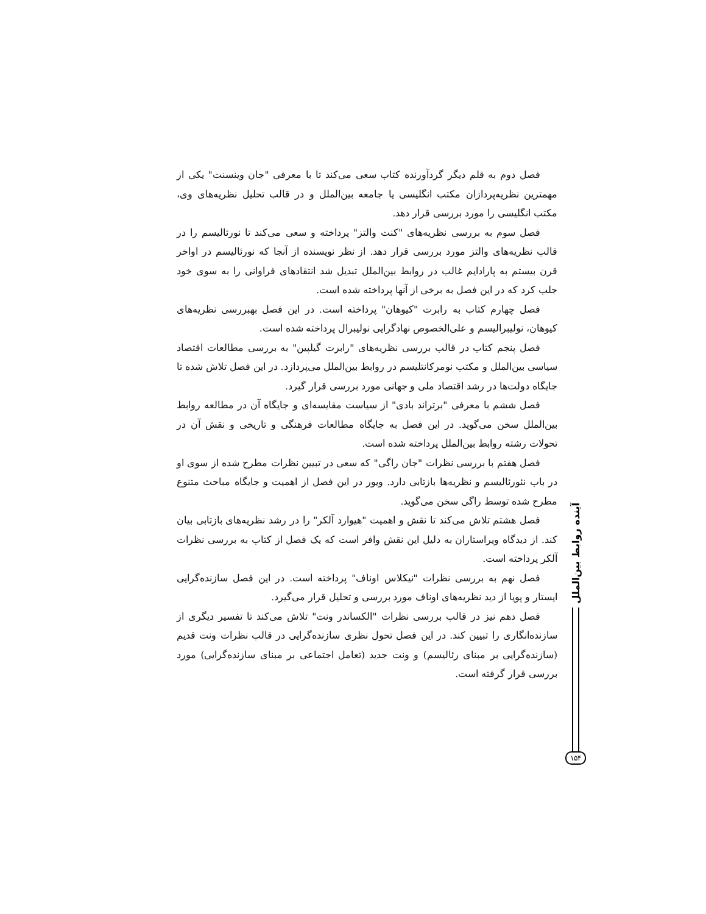فصل دوم به قلم دیگر گردآورنده کتاب سعی می‌کند تا با معرفی "جان وینسنت" یکی از مهمترین نظریه‌پردازان مکتب انگلیسی یا جامعه بین‌الملل و در قالب تحلیل نظریه‌های وی، مکتب انگلیسی را مورد بررسی قرار دهد.
فصل سوم به بررسی نظریه‌های "کنت والتز" پرداخته و سعی می‌کند تا نورئالیسم را در قالب نظریه‌های والتز مورد بررسی قرار دهد. از نظر نویسنده از آنجا که نورئالیسم در اواخر قرن بیستم به پارادایم غالب در روابط بین‌الملل تبدیل شد انتقادهای فراوانی را به سوی خود جلب کرد که در این فصل به برخی از آنها پرداخته شده است.
فصل چهارم کتاب به رابرت "کیوهان" پرداخته است. در این فصل بهبررسی نظریه‌های کیوهان، نولیبرالیسم و علی‌الخصوص نهادگرایی نولیبرال پرداخته شده است.
فصل پنجم کتاب در قالب بررسی نظریه‌های "رابرت گیلپین" به بررسی مطالعات اقتصاد سیاسی بین‌الملل و مکتب نومرکانتلیسم در روابط بین‌الملل می‌پردازد. در این فصل تلاش شده تا جایگاه دولت‌ها در رشد اقتصاد ملی و جهانی مورد بررسی قرار گیرد.
فصل ششم با معرفی "برتراند بادی" از سیاست مقایسه‌ای و جایگاه آن در مطالعه روابط بین‌الملل سخن می‌گوید. در این فصل به جایگاه مطالعات فرهنگی و تاریخی و نقش آن در تحولات رشته روابط بین‌الملل پرداخته شده است.
فصل هفتم با بررسی نظرات "جان راگی" که سعی در تبیین نظرات مطرح شده از سوی او در باب نئورئالیسم و نظریه‌ها بازتابی دارد. ویور در این فصل از اهمیت و جایگاه مباحث متنوع مطرح شده توسط راگی سخن می‌گوید.
فصل هشتم تلاش می‌کند تا نقش و اهمیت "هیوارد آلکر" را در رشد نظریه‌های بازتابی بیان کند. از دیدگاه ویراستاران به دلیل این نقش وافر است که یک فصل از کتاب به بررسی نظرات آلکر پرداخته است.
فصل نهم به بررسی نظرات "نیکلاس اوناف" پرداخته است. در این فصل سازنده‌گرایی ایستار و پویا از دید نظریه‌های اوناف مورد بررسی و تحلیل قرار می‌گیرد.
فصل دهم نیز در قالب بررسی نظرات "الکساندر ونت" تلاش می‌کند تا تفسیر دیگری از سازنده‌انگاری را تبیین کند. در این فصل تحول نظری سازنده‌گرایی در قالب نظرات ونت قدیم (سازنده‌گرایی بر مبنای رئالیسم) و ونت جدید (تعامل اجتماعی بر مبنای سازنده‌گرایی) مورد بررسی قرار گرفته است.
آینده روابط بین‌الملل
۱۵۴